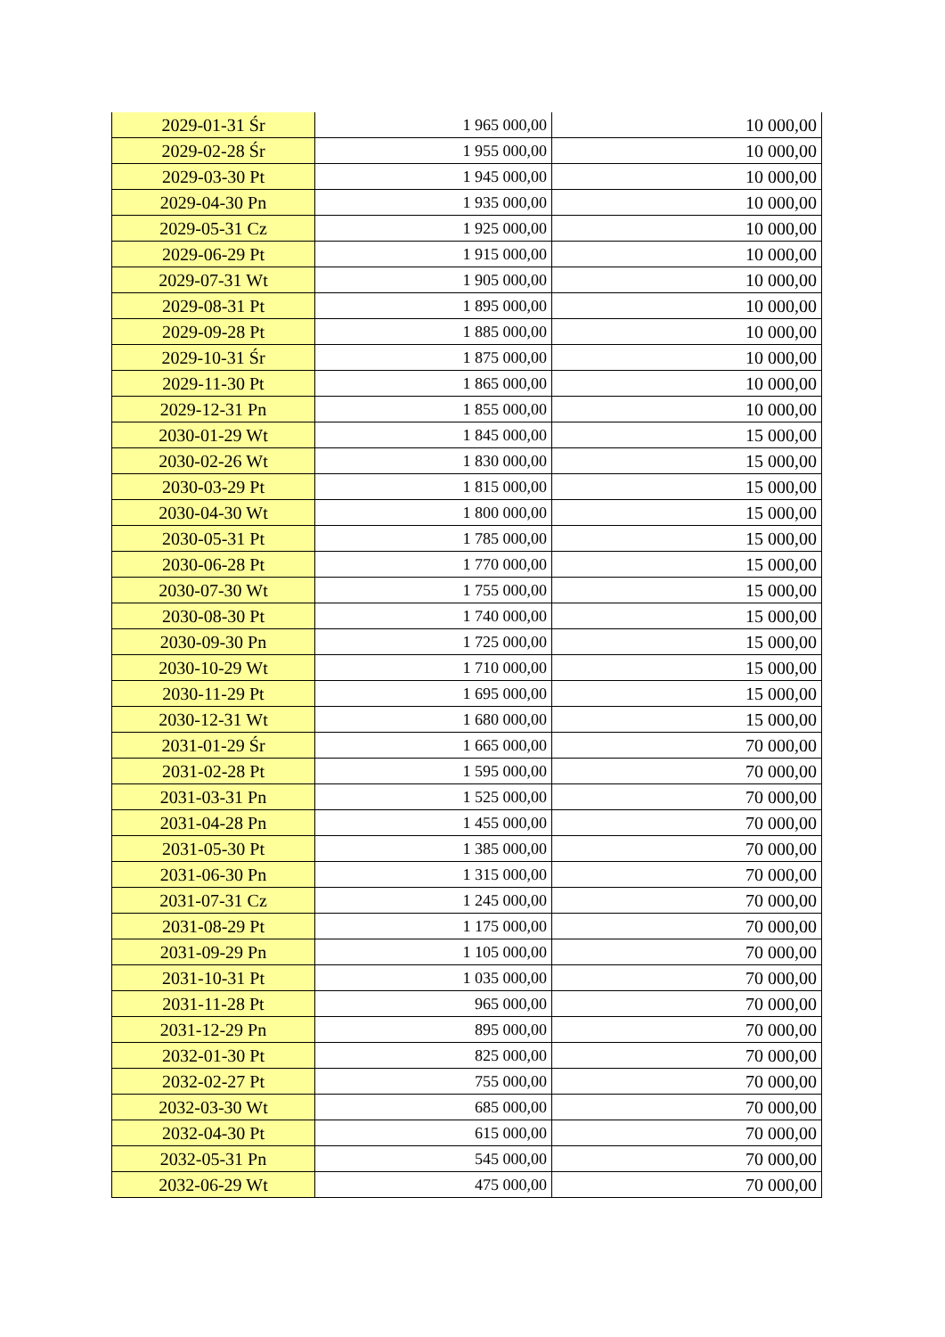| 2029-01-31 Śr | 1 965 000,00 | 10 000,00 |
| 2029-02-28 Śr | 1 955 000,00 | 10 000,00 |
| 2029-03-30 Pt | 1 945 000,00 | 10 000,00 |
| 2029-04-30 Pn | 1 935 000,00 | 10 000,00 |
| 2029-05-31 Cz | 1 925 000,00 | 10 000,00 |
| 2029-06-29 Pt | 1 915 000,00 | 10 000,00 |
| 2029-07-31 Wt | 1 905 000,00 | 10 000,00 |
| 2029-08-31 Pt | 1 895 000,00 | 10 000,00 |
| 2029-09-28 Pt | 1 885 000,00 | 10 000,00 |
| 2029-10-31 Śr | 1 875 000,00 | 10 000,00 |
| 2029-11-30 Pt | 1 865 000,00 | 10 000,00 |
| 2029-12-31 Pn | 1 855 000,00 | 10 000,00 |
| 2030-01-29 Wt | 1 845 000,00 | 15 000,00 |
| 2030-02-26 Wt | 1 830 000,00 | 15 000,00 |
| 2030-03-29 Pt | 1 815 000,00 | 15 000,00 |
| 2030-04-30 Wt | 1 800 000,00 | 15 000,00 |
| 2030-05-31 Pt | 1 785 000,00 | 15 000,00 |
| 2030-06-28 Pt | 1 770 000,00 | 15 000,00 |
| 2030-07-30 Wt | 1 755 000,00 | 15 000,00 |
| 2030-08-30 Pt | 1 740 000,00 | 15 000,00 |
| 2030-09-30 Pn | 1 725 000,00 | 15 000,00 |
| 2030-10-29 Wt | 1 710 000,00 | 15 000,00 |
| 2030-11-29 Pt | 1 695 000,00 | 15 000,00 |
| 2030-12-31 Wt | 1 680 000,00 | 15 000,00 |
| 2031-01-29 Śr | 1 665 000,00 | 70 000,00 |
| 2031-02-28 Pt | 1 595 000,00 | 70 000,00 |
| 2031-03-31 Pn | 1 525 000,00 | 70 000,00 |
| 2031-04-28 Pn | 1 455 000,00 | 70 000,00 |
| 2031-05-30 Pt | 1 385 000,00 | 70 000,00 |
| 2031-06-30 Pn | 1 315 000,00 | 70 000,00 |
| 2031-07-31 Cz | 1 245 000,00 | 70 000,00 |
| 2031-08-29 Pt | 1 175 000,00 | 70 000,00 |
| 2031-09-29 Pn | 1 105 000,00 | 70 000,00 |
| 2031-10-31 Pt | 1 035 000,00 | 70 000,00 |
| 2031-11-28 Pt | 965 000,00 | 70 000,00 |
| 2031-12-29 Pn | 895 000,00 | 70 000,00 |
| 2032-01-30 Pt | 825 000,00 | 70 000,00 |
| 2032-02-27 Pt | 755 000,00 | 70 000,00 |
| 2032-03-30 Wt | 685 000,00 | 70 000,00 |
| 2032-04-30 Pt | 615 000,00 | 70 000,00 |
| 2032-05-31 Pn | 545 000,00 | 70 000,00 |
| 2032-06-29 Wt | 475 000,00 | 70 000,00 |